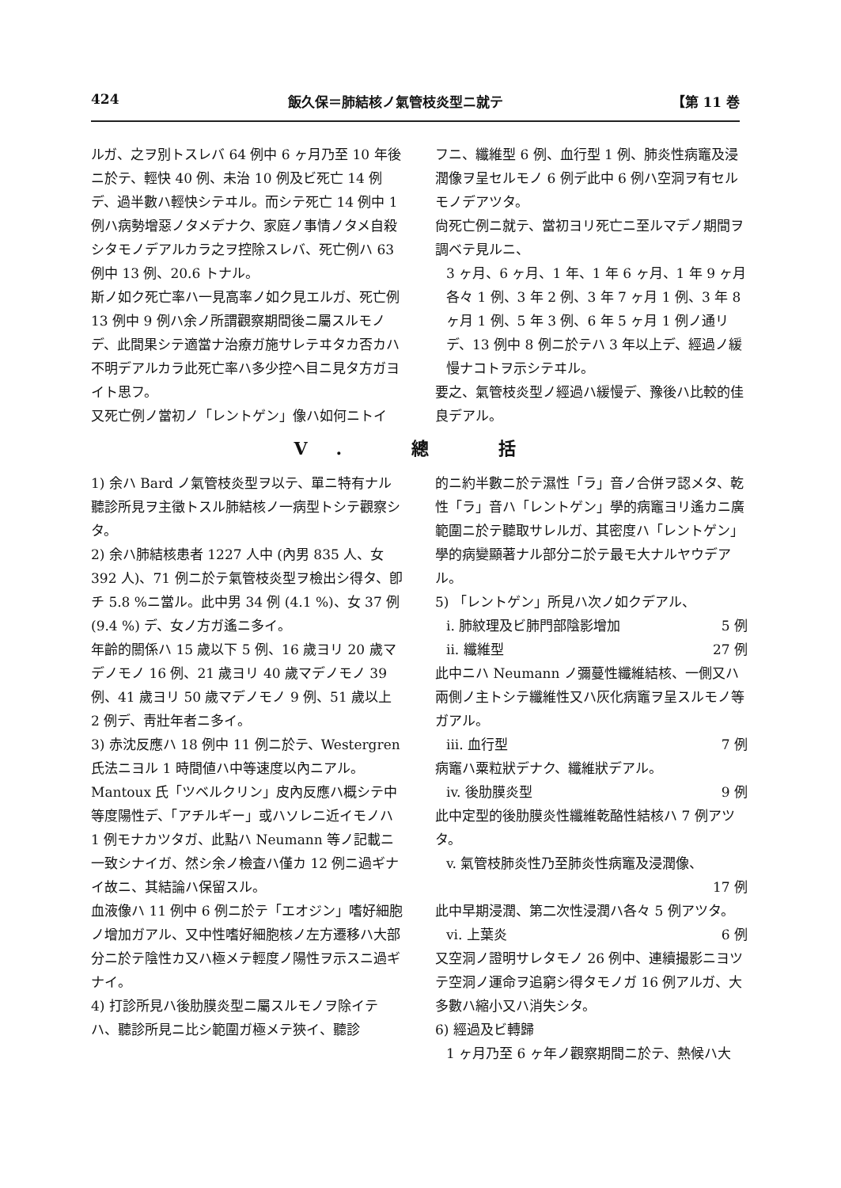424 飯久保＝肺結核ノ氣管枝炎型ニ就テ 【第 11 巻
ルガ、之ヲ別トスレバ 64 例中 6 ヶ月乃至 10 年後ニ於テ、輕快 40 例、未治 10 例及ビ死亡 14 例デ、過半數ハ輕快シテヰル。而シテ死亡 14 例中 1 例ハ病勢增惡ノタメデナク、家庭ノ事情ノタメ自殺シタモノデアルカラ之ヲ控除スレバ、死亡例ハ 63 例中 13 例、20.6 トナル。
斯ノ如ク死亡率ハ一見高率ノ如ク見エルガ、死亡例 13 例中 9 例ハ余ノ所謂觀察期間後ニ屬スルモノデ、此間果シテ適當ナ治療ガ施サレテヰタカ否カハ不明デアルカラ此死亡率ハ多少控ヘ目ニ見タ方ガヨイト思フ。
又死亡例ノ當初ノ「レントゲン」像ハ如何ニトイ
フニ、纖維型 6 例、血行型 1 例、肺炎性病竈及浸潤像ヲ呈セルモノ 6 例デ此中 6 例ハ空洞ヲ有セルモノデアツタ。
尙死亡例ニ就テ、當初ヨリ死亡ニ至ルマデノ期間ヲ調ベテ見ルニ、
3 ヶ月、6 ヶ月、1 年、1 年 6 ヶ月、1 年 9 ヶ月各々 1 例、3 年 2 例、3 年 7 ヶ月 1 例、3 年 8 ヶ月 1 例、5 年 3 例、6 年 5 ヶ月 1 例ノ通リデ、13 例中 8 例ニ於テハ 3 年以上デ、經過ノ緩慢ナコトヲ示シテヰル。
要之、氣管枝炎型ノ經過ハ緩慢デ、豫後ハ比較的佳良デアル。
V. 總 括
1) 余ハ Bard ノ氣管枝炎型ヲ以テ、單ニ特有ナル聽診所見ヲ主徵トスル肺結核ノ一病型トシテ觀察シタ。
2) 余ハ肺結核患者 1227 人中 (內男 835 人、女 392 人)、71 例ニ於テ氣管枝炎型ヲ檢出シ得タ、卽チ 5.8 %ニ當ル。此中男 34 例 (4.1 %)、女 37 例 (9.4 %) デ、女ノ方ガ遙ニ多イ。
年齡的關係ハ 15 歲以下 5 例、16 歲ヨリ 20 歲マデノモノ 16 例、21 歲ヨリ 40 歲マデノモノ 39 例、41 歲ヨリ 50 歲マデノモノ 9 例、51 歲以上 2 例デ、靑壯年者ニ多イ。
3) 赤沈反應ハ 18 例中 11 例ニ於テ、Westergren 氏法ニヨル 1 時間値ハ中等速度以內ニアル。
Mantoux 氏「ツベルクリン」皮內反應ハ概シテ中等度陽性デ、「アチルギー」或ハソレニ近イモノハ 1 例モナカツタガ、此點ハ Neumann 等ノ記載ニ一致シナイガ、然シ余ノ檢査ハ僅カ 12 例ニ過ギナイ故ニ、其結論ハ保留スル。
血液像ハ 11 例中 6 例ニ於テ「エオジン」嗜好細胞ノ增加ガアル、又中性嗜好細胞核ノ左方遷移ハ大部分ニ於テ陰性カ又ハ極メテ輕度ノ陽性ヲ示スニ過ギナイ。
4) 打診所見ハ後肋膜炎型ニ屬スルモノヲ除イテハ、聽診所見ニ比シ範圍ガ極メテ狹イ、聽診
的ニ約半數ニ於テ濕性「ラ」音ノ合併ヲ認メタ、乾性「ラ」音ハ「レントゲン」學的病竈ヨリ遙カニ廣範圍ニ於テ聽取サレルガ、其密度ハ「レントゲン」學的病變顯著ナル部分ニ於テ最モ大ナルヤウデアル。
5) 「レントゲン」所見ハ次ノ如クデアル、
i. 肺紋理及ビ肺門部陰影增加 5 例
ii. 纖維型 27 例
此中ニハ Neumann ノ彌蔓性纖維結核、一側又ハ兩側ノ主トシテ纖維性又ハ灰化病竈ヲ呈スルモノ等ガアル。
iii. 血行型 7 例
病竈ハ粟粒狀デナク、纖維狀デアル。
iv. 後肋膜炎型 9 例
此中定型的後肋膜炎性纖維乾酪性結核ハ 7 例アツタ。
v. 氣管枝肺炎性乃至肺炎性病竈及浸潤像、
17 例
此中早期浸潤、第二次性浸潤ハ各々 5 例アツタ。
vi. 上葉炎 6 例
又空洞ノ證明サレタモノ 26 例中、連續撮影ニヨツテ空洞ノ運命ヲ追窮シ得タモノガ 16 例アルガ、大多數ハ縮小又ハ消失シタ。
6) 經過及ビ轉歸
1 ヶ月乃至 6 ヶ年ノ觀察期間ニ於テ、熱候ハ大